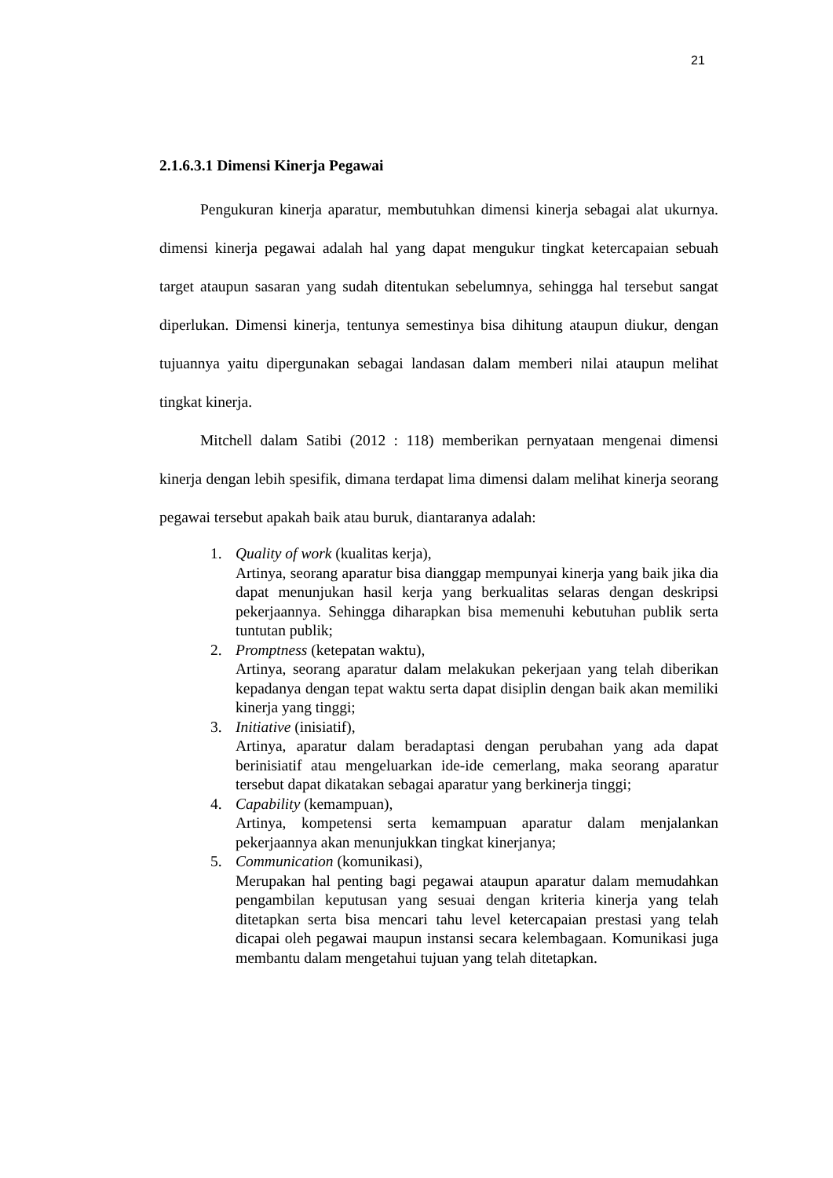21
2.1.6.3.1 Dimensi Kinerja Pegawai
Pengukuran kinerja aparatur, membutuhkan dimensi kinerja sebagai alat ukurnya. dimensi kinerja pegawai adalah hal yang dapat mengukur tingkat ketercapaian sebuah target ataupun sasaran yang sudah ditentukan sebelumnya, sehingga hal tersebut sangat diperlukan. Dimensi kinerja, tentunya semestinya bisa dihitung ataupun diukur, dengan tujuannya yaitu dipergunakan sebagai landasan dalam memberi nilai ataupun melihat tingkat kinerja.
Mitchell dalam Satibi (2012 : 118) memberikan pernyataan mengenai dimensi kinerja dengan lebih spesifik, dimana terdapat lima dimensi dalam melihat kinerja seorang pegawai tersebut apakah baik atau buruk, diantaranya adalah:
1. Quality of work (kualitas kerja),
Artinya, seorang aparatur bisa dianggap mempunyai kinerja yang baik jika dia dapat menunjukan hasil kerja yang berkualitas selaras dengan deskripsi pekerjaannya. Sehingga diharapkan bisa memenuhi kebutuhan publik serta tuntutan publik;
2. Promptness (ketepatan waktu),
Artinya, seorang aparatur dalam melakukan pekerjaan yang telah diberikan kepadanya dengan tepat waktu serta dapat disiplin dengan baik akan memiliki kinerja yang tinggi;
3. Initiative (inisiatif),
Artinya, aparatur dalam beradaptasi dengan perubahan yang ada dapat berinisiatif atau mengeluarkan ide-ide cemerlang, maka seorang aparatur tersebut dapat dikatakan sebagai aparatur yang berkinerja tinggi;
4. Capability (kemampuan),
Artinya, kompetensi serta kemampuan aparatur dalam menjalankan pekerjaannya akan menunjukkan tingkat kinerjanya;
5. Communication (komunikasi),
Merupakan hal penting bagi pegawai ataupun aparatur dalam memudahkan pengambilan keputusan yang sesuai dengan kriteria kinerja yang telah ditetapkan serta bisa mencari tahu level ketercapaian prestasi yang telah dicapai oleh pegawai maupun instansi secara kelembagaan. Komunikasi juga membantu dalam mengetahui tujuan yang telah ditetapkan.